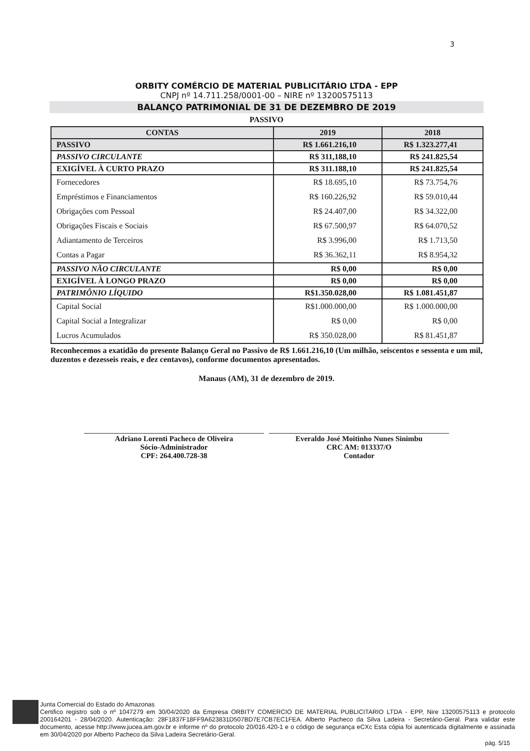3
ORBITY COMÉRCIO DE MATERIAL PUBLICITÁRIO LTDA - EPP
CNPJ nº 14.711.258/0001-00 – NIRE nº 13200575113
BALANÇO PATRIMONIAL DE 31 DE DEZEMBRO DE 2019
PASSIVO
| CONTAS | 2019 | 2018 |
| --- | --- | --- |
| PASSIVO | R$ 1.661.216,10 | R$ 1.323.277,41 |
| PASSIVO CIRCULANTE | R$ 311,188,10 | R$ 241.825,54 |
| EXIGÍVEL À CURTO PRAZO | R$ 311.188,10 | R$ 241.825,54 |
| Fornecedores | R$ 18.695,10 | R$ 73.754,76 |
| Empréstimos e Financiamentos | R$ 160.226,92 | R$ 59.010,44 |
| Obrigações com Pessoal | R$ 24.407,00 | R$ 34.322,00 |
| Obrigações Fiscais e Sociais | R$ 67.500,97 | R$ 64.070,52 |
| Adiantamento de Terceiros | R$ 3.996,00 | R$ 1.713,50 |
| Contas a Pagar | R$ 36.362,11 | R$ 8.954,32 |
| PASSIVO NÃO CIRCULANTE | R$ 0,00 | R$ 0,00 |
| EXIGÍVEL À LONGO PRAZO | R$ 0,00 | R$ 0,00 |
| PATRIMÔNIO LÍQUIDO | R$1.350.028,00 | R$ 1.081.451,87 |
| Capital Social | R$1.000.000,00 | R$ 1.000.000,00 |
| Capital Social a Integralizar | R$ 0,00 | R$ 0,00 |
| Lucros Acumulados | R$ 350.028,00 | R$ 81.451,87 |
Reconhecemos a exatidão do presente Balanço Geral no Passivo de R$ 1.661.216,10 (Um milhão, seiscentos e sessenta e um mil, duzentos e dezesseis reais, e dez centavos), conforme documentos apresentados.
Manaus (AM), 31 de dezembro de 2019.
Adriano Lorenti Pacheco de Oliveira
Sócio-Administrador
CPF: 264.400.728-38
Everaldo José Moitinho Nunes Sinimbu
CRC AM: 013337/O
Contador
Junta Comercial do Estado do Amazonas
Certifico registro sob o nº 1047279 em 30/04/2020 da Empresa ORBITY COMERCIO DE MATERIAL PUBLICITARIO LTDA - EPP, Nire 13200575113 e protocolo 200164201 - 28/04/2020. Autenticação: 28F1837F18FF9A623831D507BD7E7CB7EC1FEA. Alberto Pacheco da Silva Ladeira - Secretário-Geral. Para validar este documento, acesse http://www.jucea.am.gov.br e informe nº do protocolo 20/016.420-1 e o código de segurança eCXc Esta cópia foi autenticada digitalmente e assinada em 30/04/2020 por Alberto Pacheco da Silva Ladeira Secretário-Geral.
pág. 5/15